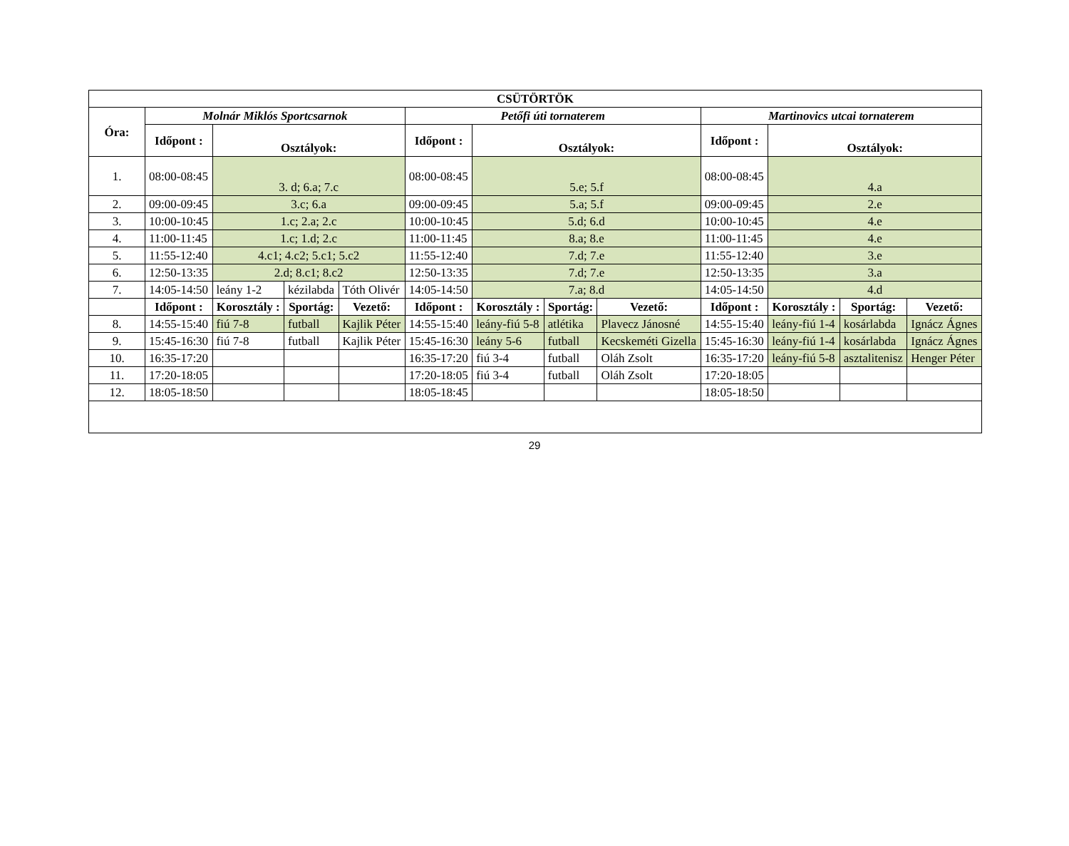| CSÜTÖRTÖK | | | | | | | | | | | | |
| --- | --- | --- | --- | --- | --- | --- | --- | --- | --- | --- | --- | --- |
| Óra: | Molnár Miklós Sportcsarnok | | | | Petőfi úti tornaterem | | | | Martinovics utcai tornaterem | | | |
| | Időpont : | Osztályok: | | | Időpont : | Osztályok: | | | Időpont : | Osztályok: | | |
| 1. | 08:00-08:45 | 3. d; 6.a; 7.c | | | 08:00-08:45 | 5.e; 5.f | | | 08:00-08:45 | 4.a | | |
| 2. | 09:00-09:45 | 3.c; 6.a | | | 09:00-09:45 | 5.a; 5.f | | | 09:00-09:45 | 2.e | | |
| 3. | 10:00-10:45 | 1.c; 2.a; 2.c | | | 10:00-10:45 | 5.d; 6.d | | | 10:00-10:45 | 4.e | | |
| 4. | 11:00-11:45 | 1.c; 1.d; 2.c | | | 11:00-11:45 | 8.a; 8.e | | | 11:00-11:45 | 4.e | | |
| 5. | 11:55-12:40 | 4.c1; 4.c2; 5.c1; 5.c2 | | | 11:55-12:40 | 7.d; 7.e | | | 11:55-12:40 | 3.e | | |
| 6. | 12:50-13:35 | 2.d; 8.c1; 8.c2 | | | 12:50-13:35 | 7.d; 7.e | | | 12:50-13:35 | 3.a | | |
| 7. | 14:05-14:50 | leány 1-2 | kézilabda | Tóth Olivér | 14:05-14:50 | 7.a; 8.d | | | 14:05-14:50 | 4.d | | |
| | Időpont : | Korosztály : | Sportág: | Vezető: | Időpont : | Korosztály : | Sportág: | Vezető: | Időpont : | Korosztály : | Sportág: | Vezető: |
| 8. | 14:55-15:40 | fiú 7-8 | futball | Kajlik Péter | 14:55-15:40 | leány-fiú 5-8 | atlétika | Plavecz Jánosné | 14:55-15:40 | leány-fiú 1-4 | kosárlabda | Ignácz Ágnes |
| 9. | 15:45-16:30 | fiú 7-8 | futball | Kajlik Péter | 15:45-16:30 | leány 5-6 | futball | Kecskeméti Gizella | 15:45-16:30 | leány-fiú 1-4 | kosárlabda | Ignácz Ágnes |
| 10. | 16:35-17:20 | | | | 16:35-17:20 | fiú 3-4 | futball | Oláh Zsolt | 16:35-17:20 | leány-fiú 5-8 | asztalitenisz | Henger Péter |
| 11. | 17:20-18:05 | | | | 17:20-18:05 | fiú 3-4 | futball | Oláh Zsolt | 17:20-18:05 | | | |
| 12. | 18:05-18:50 | | | | 18:05-18:45 | | | | 18:05-18:50 | | | |
29